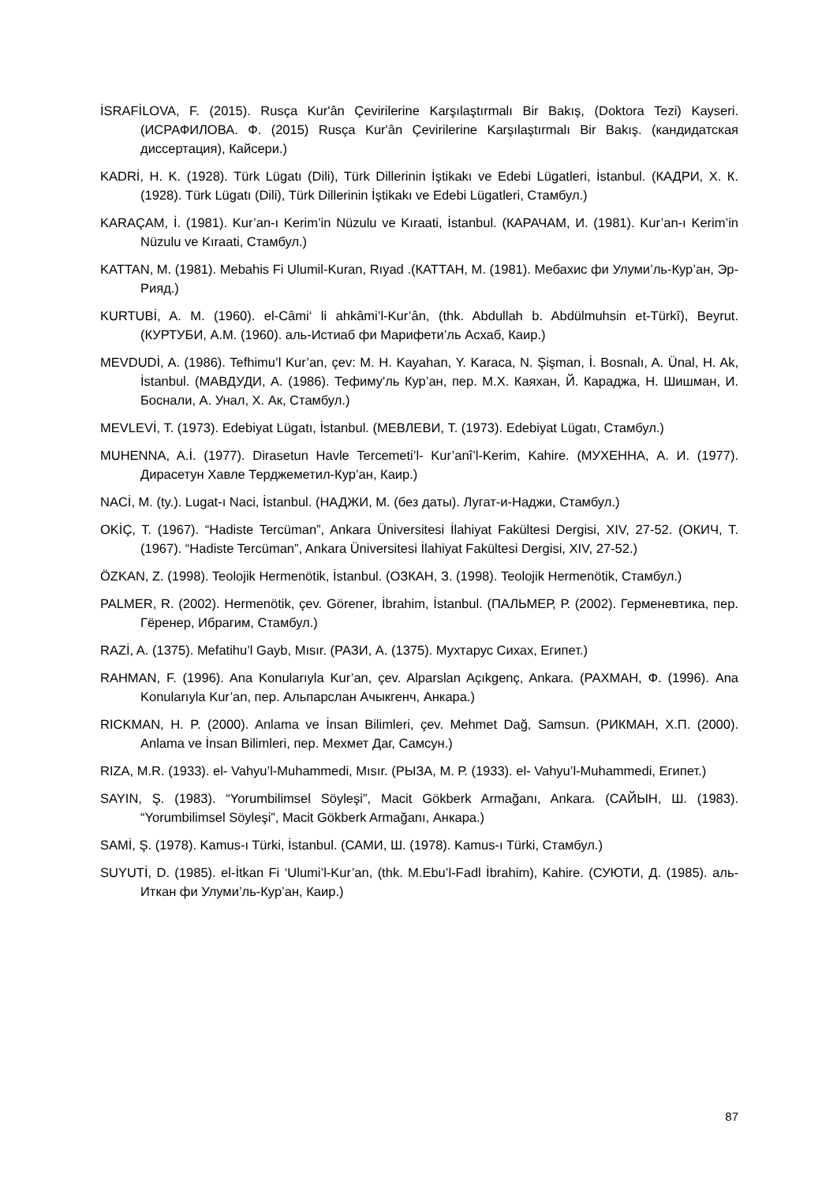İSRAFİLOVA, F. (2015). Rusça Kur'ân Çevirilerine Karşılaştırmalı Bir Bakış, (Doktora Tezi) Kayseri. (ИСРАФИЛОВА. Ф. (2015) Rusça Kur'ân Çevirilerine Karşılaştırmalı Bir Bakış. (кандидатская диссертация), Кайсери.)
KADRİ, H. K. (1928). Türk Lügatı (Dili), Türk Dillerinin İştikakı ve Edebi Lügatleri, İstanbul. (КАДРИ, Х. К. (1928). Türk Lügatı (Dili), Türk Dillerinin İştikakı ve Edebi Lügatleri, Стамбул.)
KARAÇAM, İ. (1981). Kur’an-ı Kerim’in Nüzulu ve Kıraati, İstanbul. (КАРАЧАМ, И. (1981). Kur’an-ı Kerim’in Nüzulu ve Kıraati, Стамбул.)
KATTAN, M. (1981). Mebahis Fi Ulumil-Kuran, Rıyad .(КАТТАН, М. (1981). Мебахис фи Улуми’ль-Кур’ан, Эр-Рияд.)
KURTUBİ, A. M. (1960). el-Câmi‘ li ahkâmi’l-Kur’ân, (thk. Abdullah b. Abdülmuhsin et-Türkî), Beyrut. (КУРТУБИ, А.М. (1960). аль-Истиаб фи Марифети’ль Асхаб, Каир.)
MEVDUDİ, A. (1986). Tefhimu’l Kur’an, çev: M. H. Kayahan, Y. Karaca, N. Şişman, İ. Bosnalı, A. Ünal, H. Ak, İstanbul. (МАВДУДИ, А. (1986). Тефиму'ль Кур’ан, пер. М.Х. Каяхан, Й. Караджа, Н. Шишман, И. Боснали, А. Унал, Х. Ак, Стамбул.)
MEVLEVİ, T. (1973). Edebiyat Lügatı, İstanbul. (МЕВЛЕВИ, Т. (1973). Edebiyat Lügatı, Стамбул.)
MUHENNA, A.İ. (1977). Dirasetun Havle Tercemeti’l- Kur’anî’l-Kerim, Kahire. (МУХЕННА, А. И. (1977). Дирасетун Хавле Терджеметил-Кур’ан, Каир.)
NACİ, M. (ty.). Lugat-ı Naci, İstanbul. (НАДЖИ, М. (без даты). Лугат-и-Наджи, Стамбул.)
OKİÇ, T. (1967). “Hadiste Tercüman”, Ankara Üniversitesi İlahiyat Fakültesi Dergisi, XIV, 27-52. (ОКИЧ, Т. (1967). “Hadiste Tercüman”, Ankara Üniversitesi İlahiyat Fakültesi Dergisi, XIV, 27-52.)
ÖZKAN, Z. (1998). Teolojik Hermenötik, İstanbul. (ОЗКАН, З. (1998). Teolojik Hermenötik, Стамбул.)
PALMER, R. (2002). Hermenötik, çev. Görener, İbrahim, İstanbul. (ПАЛЬМЕР, Р. (2002). Герменевтика, пер. Гёренер, Ибрагим, Стамбул.)
RAZİ, A. (1375). Mefatihu’l Gayb, Mısır. (РАЗИ, А. (1375). Мухтарус Сихах, Египет.)
RAHMAN, F. (1996). Ana Konularıyla Kur’an, çev. Alparslan Açıkgenç, Ankara. (РАХМАН, Ф. (1996). Ana Konularıyla Kur’an, пер. Альпарслан Ачыкгенч, Анкара.)
RICKMAN, H. P. (2000). Anlama ve İnsan Bilimleri, çev. Mehmet Dağ, Samsun. (РИКМАН, Х.П. (2000). Anlama ve İnsan Bilimleri, пер. Мехмет Даг, Самсун.)
RIZA, M.R. (1933). el- Vahyu’l-Muhammedi, Mısır. (РЫЗА, М. Р. (1933). el- Vahyu’l-Muhammedi, Египет.)
SAYIN, Ş. (1983). “Yorumbilimsel Söyleşi”, Macit Gökberk Armağanı, Ankara. (САЙЫН, Ш. (1983). “Yorumbilimsel Söyleşi”, Macit Gökberk Armağanı, Анкара.)
SAMİ, Ş. (1978). Kamus-ı Türki, İstanbul. (САМИ, Ш. (1978). Kamus-ı Türki, Стамбул.)
SUYUTİ, D. (1985). el-İtkan Fi ‘Ulumi’l-Kur’an, (thk. M.Ebu’l-Fadl İbrahim), Kahire. (СУЮТИ, Д. (1985). аль-Иткан фи Улуми’ль-Кур’ан, Каир.)
87